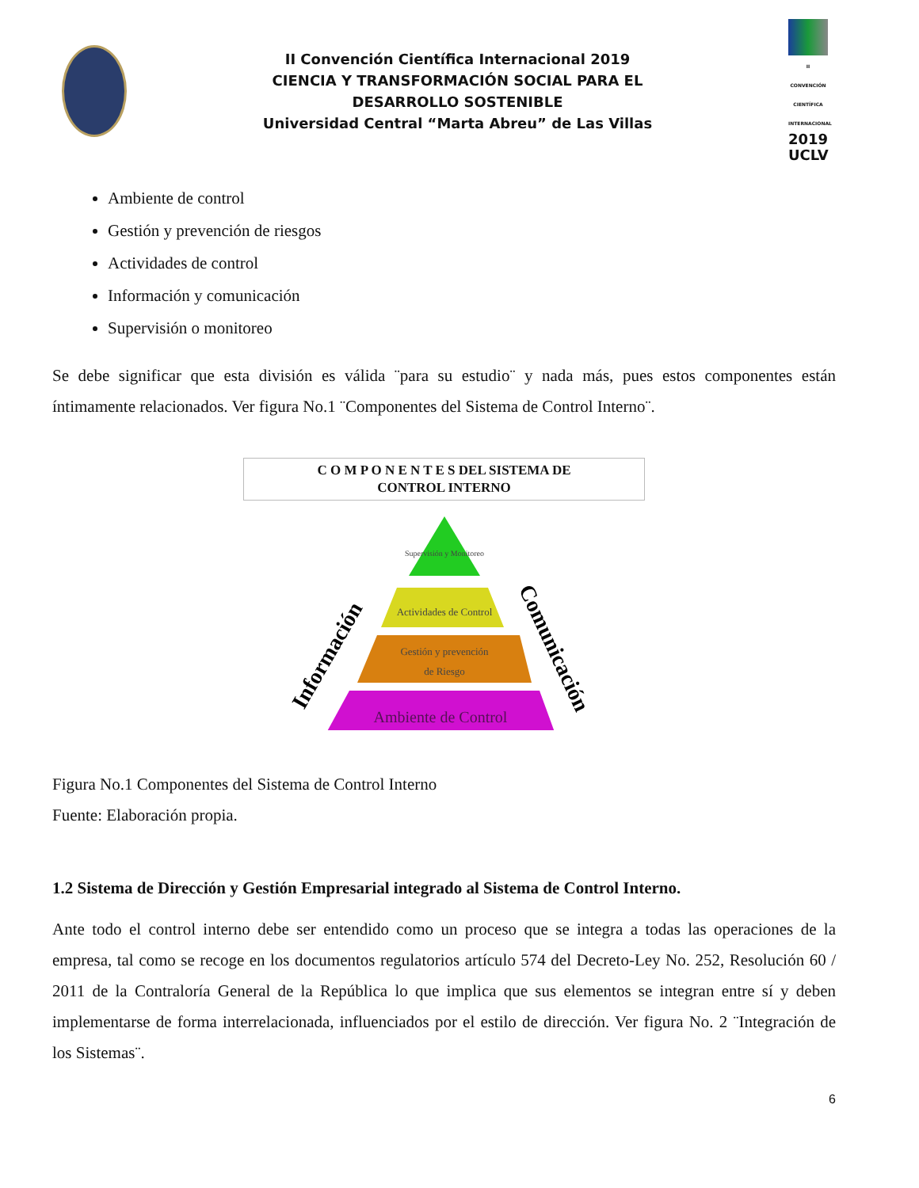II Convención Científica Internacional 2019
CIENCIA Y TRANSFORMACIÓN SOCIAL PARA EL
DESARROLLO SOSTENIBLE
Universidad Central “Marta Abreu” de Las Villas
II CONVENCIÓN CIENTÍFICA INTERNACIONAL
2019
UCLV
Ambiente de control
Gestión y prevención de riesgos
Actividades de control
Información y comunicación
Supervisión o monitoreo
Se debe significar que esta división es válida ¨para su estudio¨ y nada más, pues estos componentes están íntimamente relacionados. Ver figura No.1 ¨Componentes del Sistema de Control Interno¨.
C O M P O N E N T E S DEL SISTEMA DE
CONTROL INTERNO
Supervisión y Monitoreo
Actividades de Control
Gestión y prevención
de Riesgo
Ambiente de Control
Información
Comunicación
Figura No.1 Componentes del Sistema de Control Interno
Fuente: Elaboración propia.
1.2 Sistema de Dirección y Gestión Empresarial integrado al Sistema de Control Interno.
Ante todo el control interno debe ser entendido como un proceso que se integra a todas las operaciones de la empresa, tal como se recoge en los documentos regulatorios artículo 574 del Decreto-Ley No. 252, Resolución 60 / 2011 de la Contraloría General de la República lo que implica que sus elementos se integran entre sí y deben implementarse de forma interrelacionada, influenciados por el estilo de dirección. Ver figura No. 2 ¨Integración de los Sistemas¨.
6